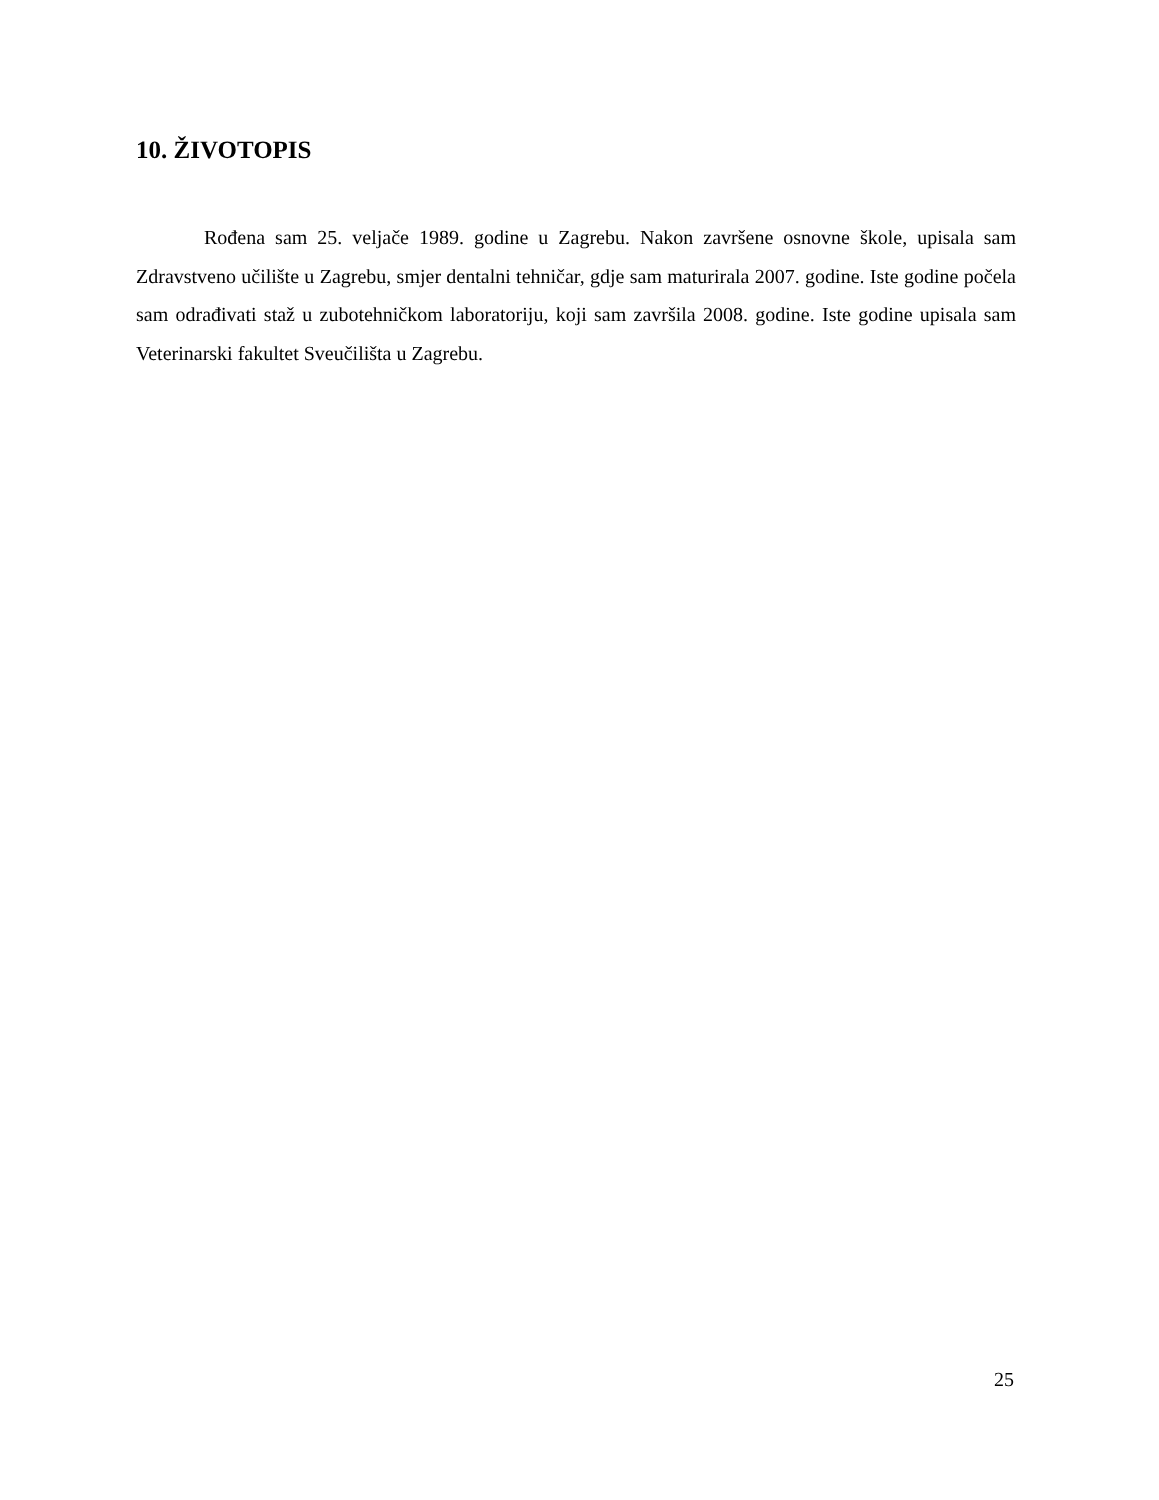10. ŽIVOTOPIS
Rođena sam 25. veljače 1989. godine u Zagrebu. Nakon završene osnovne škole, upisala sam Zdravstveno učilište u Zagrebu, smjer dentalni tehničar, gdje sam maturirala 2007. godine. Iste godine počela sam odrađivati staž u zubotehničkom laboratoriju, koji sam završila 2008. godine. Iste godine upisala sam Veterinarski fakultet Sveučilišta u Zagrebu.
25